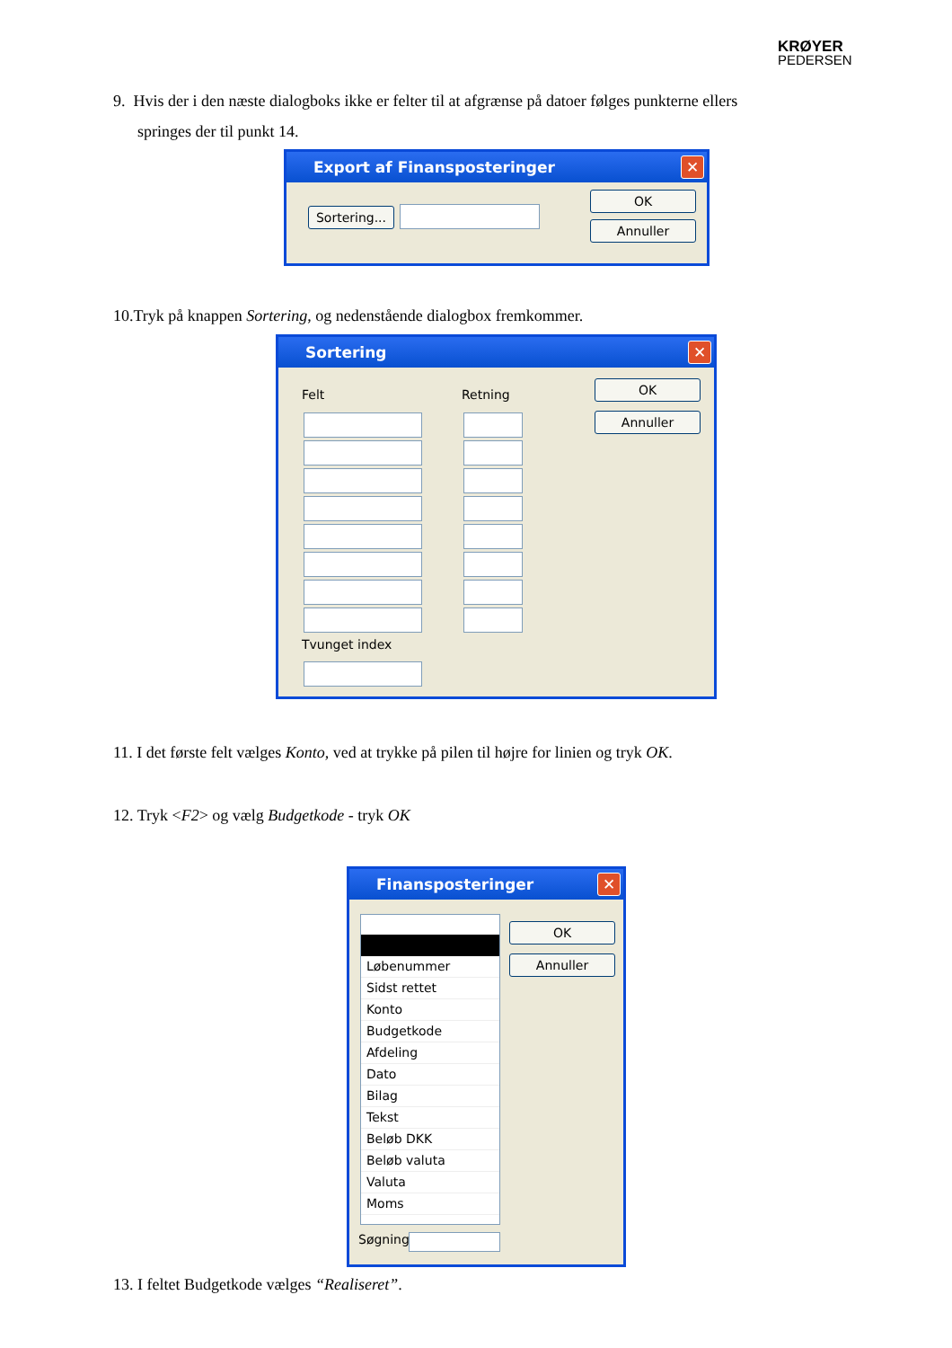KRØYER
PEDERSEN
9. Hvis der i den næste dialogboks ikke er felter til at afgrænse på datoer følges punkterne ellers
springes der til punkt 14.
Export af Finansposteringer ✕
Sortering...
OK
Annuller
10.Tryk på knappen Sortering, og nedenstående dialogbox fremkommer.
Sortering ✕
Felt Retning
OK
Annuller
Tvunget index
11. I det første felt vælges Konto, ved at trykke på pilen til højre for linien og tryk OK.
12. Tryk <F2> og vælg Budgetkode - tryk OK
Finansposteringer ✕
Løbenummer
Sidst rettet
Konto
Budgetkode
Afdeling
Dato
Bilag
Tekst
Beløb DKK
Beløb valuta
Valuta
Moms
OK
Annuller
Søgning
13. I feltet Budgetkode vælges “Realiseret”.